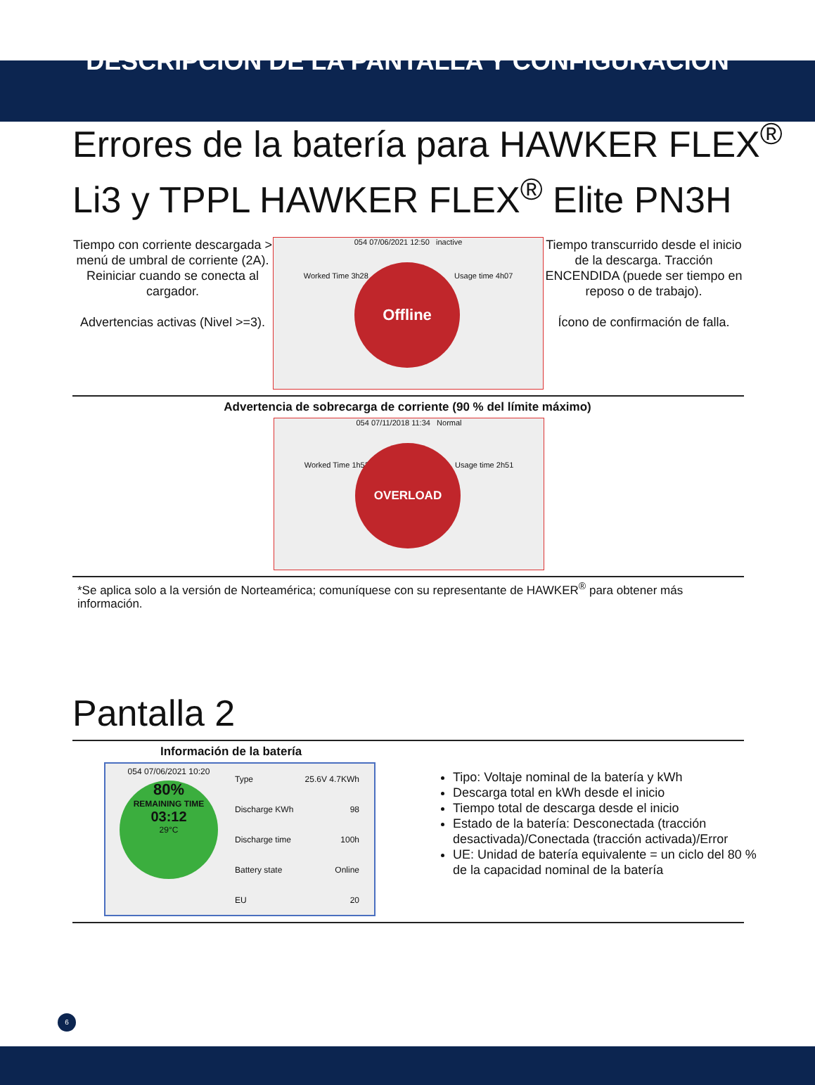DESCRIPCIÓN DE LA PANTALLA Y CONFIGURACIÓN
Errores de la batería para HAWKER FLEX<sup>®</sup> Li3 y TPPL HAWKER FLEX<sup>®</sup> Elite PN3H
Tiempo con corriente descargada > menú de umbral de corriente (2A). Reiniciar cuando se conecta al cargador.
Advertencias activas (Nivel >=3).
054 07/06/2021 12:50 inactive
Worked Time 3h28 Usage time 4h07
Offline
Tiempo transcurrido desde el inicio de la descarga. Tracción ENCENDIDA (puede ser tiempo en reposo o de trabajo).
Ícono de confirmación de falla.
Advertencia de sobrecarga de corriente (90 % del límite máximo)
054 07/11/2018 11:34 Normal
Worked Time 1h52 Usage time 2h51
OVERLOAD
*Se aplica solo a la versión de Norteamérica; comuníquese con su representante de HAWKER<sup>®</sup> para obtener más información.
Pantalla 2
Información de la batería
054 07/06/2021 10:20
80%
REMAINING TIME
03:12
29°C
| Type | 25.6V 4.7KWh |
| Discharge KWh | 98 |
| Discharge time | 100h |
| Battery state | Online |
| EU | 20 |
Tipo: Voltaje nominal de la batería y kWh
Descarga total en kWh desde el inicio
Tiempo total de descarga desde el inicio
Estado de la batería: Desconectada (tracción desactivada)/Conectada (tracción activada)/Error
UE: Unidad de batería equivalente = un ciclo del 80 % de la capacidad nominal de la batería
6